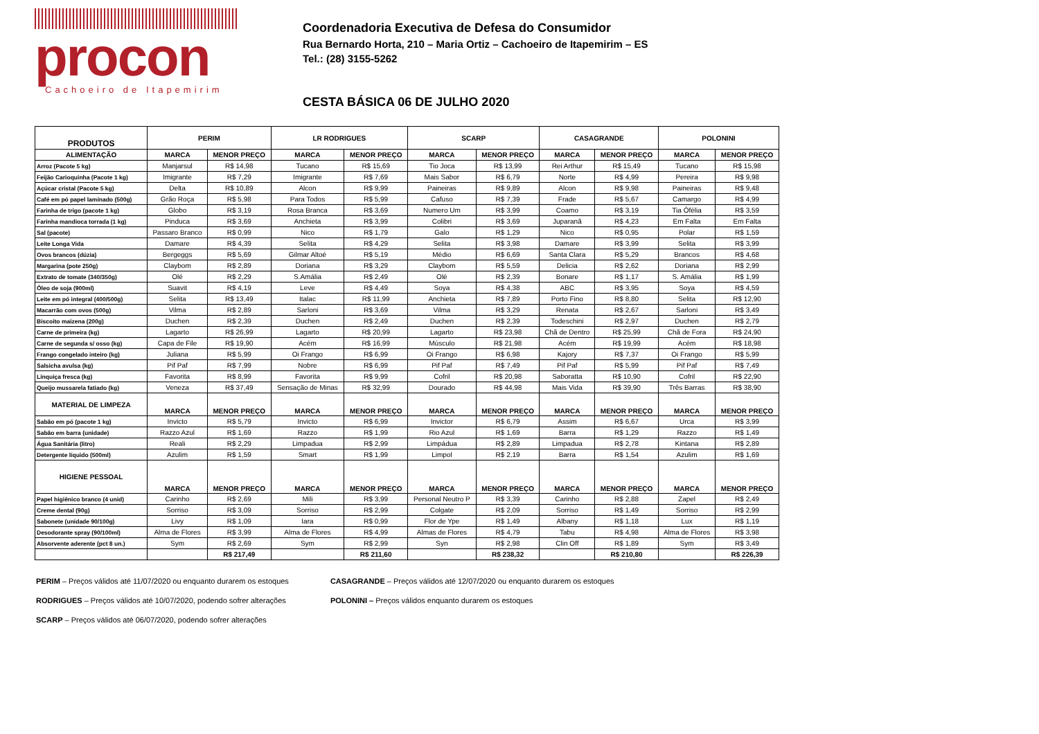procon
Cachoeiro de Itapemirim
Coordenadoria Executiva de Defesa do Consumidor
Rua Bernardo Horta, 210 – Maria Ortiz – Cachoeiro de Itapemirim – ES
Tel.: (28) 3155-5262
CESTA BÁSICA 06 DE JULHO 2020
| PRODUTOS | PERIM | | LR RODRIGUES | | SCARP | | CASAGRANDE | | POLONINI | |
| --- | --- | --- | --- | --- | --- | --- | --- | --- | --- | --- |
| ALIMENTAÇÃO | MARCA | MENOR PREÇO | MARCA | MENOR PREÇO | MARCA | MENOR PREÇO | MARCA | MENOR PREÇO | MARCA | MENOR PREÇO |
| Arroz (Pacote 5 kg) | Manjarsul | R$ 14,98 | Tucano | R$ 15,69 | Tio Joca | R$ 13,99 | Rei Arthur | R$ 15,49 | Tucano | R$ 15,98 |
| Feijão Carioquinha (Pacote 1 kg) | Imigrante | R$ 7,29 | Imigrante | R$ 7,69 | Mais Sabor | R$ 6,79 | Norte | R$ 4,99 | Pereira | R$ 9,98 |
| Açúcar cristal (Pacote 5 kg) | Delta | R$ 10,89 | Alcon | R$ 9,99 | Paineiras | R$ 9,89 | Alcon | R$ 9,98 | Paineiras | R$ 9,48 |
| Café em pó papel laminado (500g) | Grão Roça | R$ 5,98 | Para Todos | R$ 5,99 | Cafuso | R$ 7,39 | Frade | R$ 5,67 | Camargo | R$ 4,99 |
| Farinha de trigo (pacote 1 kg) | Globo | R$ 3,19 | Rosa Branca | R$ 3,69 | Numero Um | R$ 3,99 | Coamo | R$ 3,19 | Tia Ófélia | R$ 3,59 |
| Farinha mandioca torrada (1 kg) | Pinduca | R$ 3,69 | Anchieta | R$ 3,99 | Colibri | R$ 3,69 | Juparanã | R$ 4,23 | Em Falta | Em Falta |
| Sal (pacote) | Passaro Branco | R$ 0,99 | Nico | R$ 1,79 | Galo | R$ 1,29 | Nico | R$ 0,95 | Polar | R$ 1,59 |
| Leite Longa Vida | Damare | R$ 4,39 | Selita | R$ 4,29 | Selita | R$ 3,98 | Damare | R$ 3,99 | Selita | R$ 3,99 |
| Ovos brancos (dúzia) | Bergeggs | R$ 5,69 | Gilmar Altoé | R$ 5,19 | Médio | R$ 6,69 | Santa Clara | R$ 5,29 | Brancos | R$ 4,68 |
| Margarina (pote 250g) | Claybom | R$ 2,89 | Doriana | R$ 3,29 | Claybom | R$ 5,59 | Delicia | R$ 2,62 | Doriana | R$ 2,99 |
| Extrato de tomate (340/350g) | Olé | R$ 2,29 | S.Amália | R$ 2,49 | Olé | R$ 2,39 | Bonare | R$ 1,17 | S. Amália | R$ 1,99 |
| Óleo de soja (900ml) | Suavit | R$ 4,19 | Leve | R$ 4,49 | Soya | R$ 4,38 | ABC | R$ 3,95 | Soya | R$ 4,59 |
| Leite em pó integral (400/500g) | Selita | R$ 13,49 | Italac | R$ 11,99 | Anchieta | R$ 7,89 | Porto Fino | R$ 8,80 | Selita | R$ 12,90 |
| Macarrão com ovos (500g) | Vilma | R$ 2,89 | Sarloni | R$ 3,69 | Vilma | R$ 3,29 | Renata | R$ 2,67 | Sarloni | R$ 3,49 |
| Biscoito maizena (200g) | Duchen | R$ 2,39 | Duchen | R$ 2,49 | Duchen | R$ 2,39 | Todeschini | R$ 2,97 | Duchen | R$ 2,79 |
| Carne de primeira (kg) | Lagarto | R$ 26,99 | Lagarto | R$ 20,99 | Lagarto | R$ 23,98 | Chã de Dentro | R$ 25,99 | Chã de Fora | R$ 24,90 |
| Carne de segunda s/ osso (kg) | Capa de File | R$ 19,90 | Acém | R$ 16,99 | Músculo | R$ 21,98 | Acém | R$ 19,99 | Acém | R$ 18,98 |
| Frango congelado inteiro (kg) | Juliana | R$ 5,99 | Oi Frango | R$ 6,99 | Oi Frango | R$ 6,98 | Kajory | R$ 7,37 | Oi Frango | R$ 5,99 |
| Salsicha avulsa (kg) | Pif Paf | R$ 7,99 | Nobre | R$ 6,99 | Pif Paf | R$ 7,49 | Pif Paf | R$ 5,99 | Pif Paf | R$ 7,49 |
| Linquiça fresca (kg) | Favorita | R$ 8,99 | Favorita | R$ 9,99 | Cofril | R$ 20,98 | Saboratta | R$ 10,90 | Cofril | R$ 22,90 |
| Queijo mussarela fatiado (kg) | Veneza | R$ 37,49 | Sensação de Minas | R$ 32,99 | Dourado | R$ 44,98 | Mais Vida | R$ 39,90 | Três Barras | R$ 38,90 |
| MATERIAL DE LIMPEZA | MARCA | MENOR PREÇO | MARCA | MENOR PREÇO | MARCA | MENOR PREÇO | MARCA | MENOR PREÇO | MARCA | MENOR PREÇO |
| Sabão em pó (pacote 1 kg) | Invicto | R$ 5,79 | Invicto | R$ 6,99 | Invictor | R$ 6,79 | Assim | R$ 6,67 | Urca | R$ 3,99 |
| Sabão em barra (unidade) | Razzo Azul | R$ 1,69 | Razzo | R$ 1,99 | Rio Azul | R$ 1,69 | Barra | R$ 1,29 | Razzo | R$ 1,49 |
| Água Sanitária (litro) | Reali | R$ 2,29 | Limpadua | R$ 2,99 | Limpádua | R$ 2,89 | Limpadua | R$ 2,78 | Kintana | R$ 2,89 |
| Detergente líquido (500ml) | Azulim | R$ 1,59 | Smart | R$ 1,99 | Limpol | R$ 2,19 | Barra | R$ 1,54 | Azulim | R$ 1,69 |
| HIGIENE PESSOAL | MARCA | MENOR PREÇO | MARCA | MENOR PREÇO | MARCA | MENOR PREÇO | MARCA | MENOR PREÇO | MARCA | MENOR PREÇO |
| Papel higiênico branco (4 unid) | Carinho | R$ 2,69 | Mili | R$ 3,99 | Personal Neutro P | R$ 3,39 | Carinho | R$ 2,88 | Zapel | R$ 2,49 |
| Creme dental (90g) | Sorriso | R$ 3,09 | Sorriso | R$ 2,99 | Colgate | R$ 2,09 | Sorriso | R$ 1,49 | Sorriso | R$ 2,99 |
| Sabonete (unidade 90/100g) | Livy | R$ 1,09 | Iara | R$ 0,99 | Flor de Ype | R$ 1,49 | Albany | R$ 1,18 | Lux | R$ 1,19 |
| Desodorante spray (90/100ml) | Alma de Flores | R$ 3,99 | Alma de Flores | R$ 4,99 | Almas de Flores | R$ 4,79 | Tabu | R$ 4,98 | Alma de Flores | R$ 3,98 |
| Absorvente aderente (pct 8 un.) | Sym | R$ 2,69 | Sym | R$ 2,99 | Syn | R$ 2,98 | Clin Off | R$ 1,89 | Sym | R$ 3,49 |
| | | R$ 217,49 | | R$ 211,60 | | R$ 238,32 | | R$ 210,80 | | R$ 226,39 |
PERIM – Preços válidos até 11/07/2020 ou enquanto durarem os estoques
RODRIGUES – Preços válidos até 10/07/2020, podendo sofrer alterações
SCARP – Preços válidos até 06/07/2020, podendo sofrer alterações
CASAGRANDE – Preços válidos até 12/07/2020 ou enquanto durarem os estoques
POLONINI – Preços válidos enquanto durarem os estoques